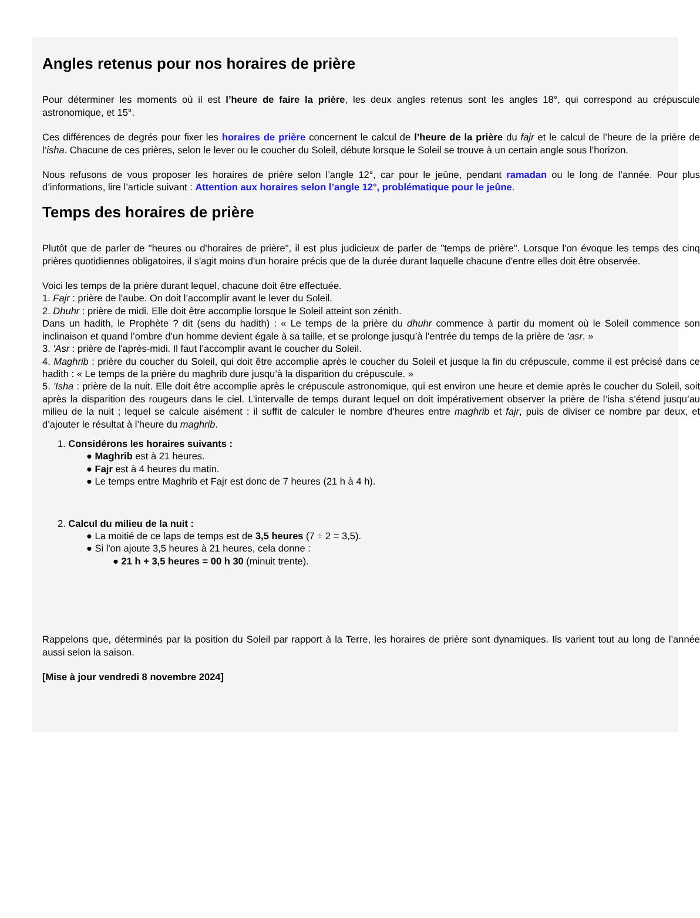Angles retenus pour nos horaires de prière
Pour déterminer les moments où il est l’heure de faire la prière, les deux angles retenus sont les angles 18°, qui correspond au crépuscule astronomique, et 15°.
Ces différences de degrés pour fixer les horaires de prière concernent le calcul de l’heure de la prière du fajr et le calcul de l’heure de la prière de l’isha. Chacune de ces prières, selon le lever ou le coucher du Soleil, débute lorsque le Soleil se trouve à un certain angle sous l’horizon.
Nous refusons de vous proposer les horaires de prière selon l’angle 12°, car pour le jeûne, pendant ramadan ou le long de l’année. Pour plus d’informations, lire l’article suivant : Attention aux horaires selon l’angle 12°, problématique pour le jeûne.
Temps des horaires de prière
Plutôt que de parler de "heures ou d'horaires de prière", il est plus judicieux de parler de "temps de prière". Lorsque l'on évoque les temps des cinq prières quotidiennes obligatoires, il s'agit moins d'un horaire précis que de la durée durant laquelle chacune d'entre elles doit être observée.
Voici les temps de la prière durant lequel, chacune doit être effectuée.
1. Fajr : prière de l'aube. On doit l’accomplir avant le lever du Soleil.
2. Dhuhr : prière de midi. Elle doit être accomplie lorsque le Soleil atteint son zénith.
Dans un hadith, le Prophète ? dit (sens du hadith) : « Le temps de la prière du dhuhr commence à partir du moment où le Soleil commence son inclinaison et quand l’ombre d’un homme devient égale à sa taille, et se prolonge jusqu’à l’entrée du temps de la prière de ‘asr. »
3. 'Asr : prière de l'après-midi. Il faut l’accomplir avant le coucher du Soleil.
4. Maghrib : prière du coucher du Soleil, qui doit être accomplie après le coucher du Soleil et jusque la fin du crépuscule, comme il est précisé dans ce hadith : « Le temps de la prière du maghrib dure jusqu’à la disparition du crépuscule. »
5. 'Isha : prière de la nuit. Elle doit être accomplie après le crépuscule astronomique, qui est environ une heure et demie après le coucher du Soleil, soit après la disparition des rougeurs dans le ciel. L’intervalle de temps durant lequel on doit impérativement observer la prière de l’isha s’étend jusqu’au milieu de la nuit ; lequel se calcule aisément : il suffit de calculer le nombre d’heures entre maghrib et fajr, puis de diviser ce nombre par deux, et d’ajouter le résultat à l’heure du maghrib.
1. Considérons les horaires suivants :
● Maghrib est à 21 heures.
● Fajr est à 4 heures du matin.
● Le temps entre Maghrib et Fajr est donc de 7 heures (21 h à 4 h).
2. Calcul du milieu de la nuit :
● La moitié de ce laps de temps est de 3,5 heures (7 ÷ 2 = 3,5).
● Si l'on ajoute 3,5 heures à 21 heures, cela donne :
● 21 h + 3,5 heures = 00 h 30 (minuit trente).
Rappelons que, déterminés par la position du Soleil par rapport à la Terre, les horaires de prière sont dynamiques. Ils varient tout au long de l’année aussi selon la saison.
[Mise à jour vendredi 8 novembre 2024]